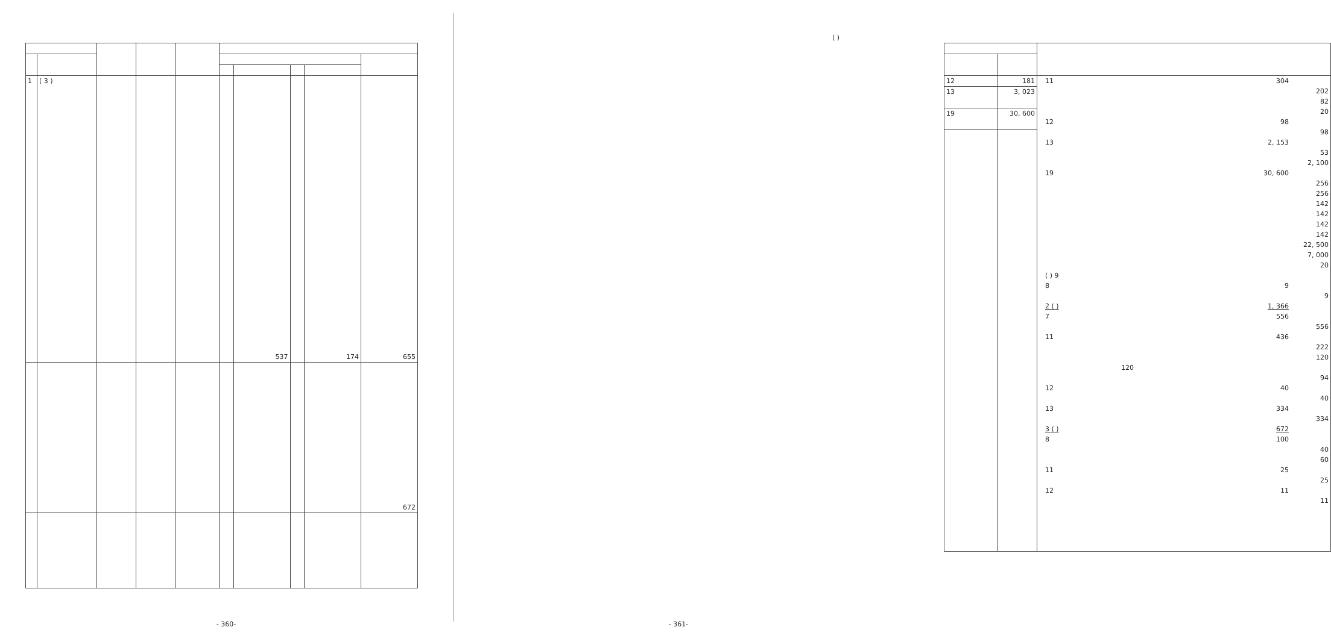| 1 | ( 3 ) | | | | | 537 | | 174 | 655 |
| | | | | | | | | | 672 |
- 360-
( )
| 12 | 181 | / 11 / 304 / / / / / 202 / / / / 82 / / / / 20 / / 12 / 98 / / / / / 98 / / 13 / 2, 153 / / / / / 53 / / / / 2, 100 / / 19 / 30, 600 / / / / / 256 / / / / 256 / / / / 142 / / / / 142 / / / / 142 / / / / 142 / / / / 22, 500 / / / / 7, 000 / / / / 20 / / ( ) 9 / / / / 8 / 9 / / / / / 9 / / 2 ( ) / 1, 366 / / / 7 / 556 / / / / / 556 / / 11 / 436 / / / / / 222 / / / / 120 / / 120 / / / / / / 94 / / 12 / 40 / / / / / 40 / / 13 / 334 / / / / / 334 / / 3 ( ) / 672 / / / 8 / 100 / / / / / 40 / / / / 60 / / 11 / 25 / / / / / 25 / / 12 / 11 / / / / / 11 / |
| 13 | 3, 023 | |
| 19 | 30, 600 | |
- 361-